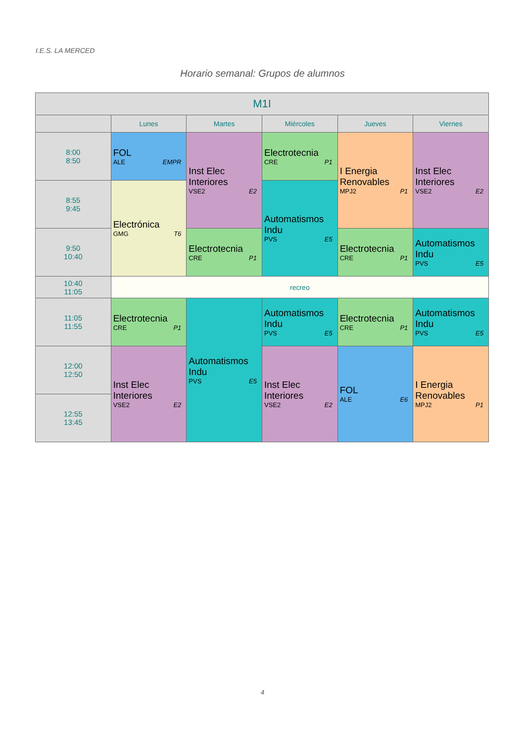I.E.S. LA MERCED
Horario semanal: Grupos de alumnos
| M1I | | | | | |
| --- | --- | --- | --- | --- | --- |
| | Lunes | Martes | Miércoles | Jueves | Viernes |
| 8:00 8:50 | FOL ALE EMPR | Inst Elec Interiores VSE2 E2 | Electrotecnia CRE P1 | I Energia Renovables MPJ2 P1 | Inst Elec Interiores VSE2 E2 |
| 8:55 9:45 | Electrónica GMG T6 | | Automatismos Indu PVS E5 | | |
| 9:50 10:40 | | Electrotecnia CRE P1 | | Electrotecnia CRE P1 | Automatismos Indu PVS E5 |
| 10:40 11:05 | recreo | | | | |
| 11:05 11:55 | Electrotecnia CRE P1 | Automatismos Indu PVS E5 | Automatismos Indu PVS E5 | Electrotecnia CRE P1 | Automatismos Indu PVS E5 |
| 12:00 12:50 | Inst Elec Interiores VSE2 E2 | | Inst Elec Interiores VSE2 E2 | FOL ALE E6 | I Energia Renovables MPJ2 P1 |
| 12:55 13:45 | | | | | |
4